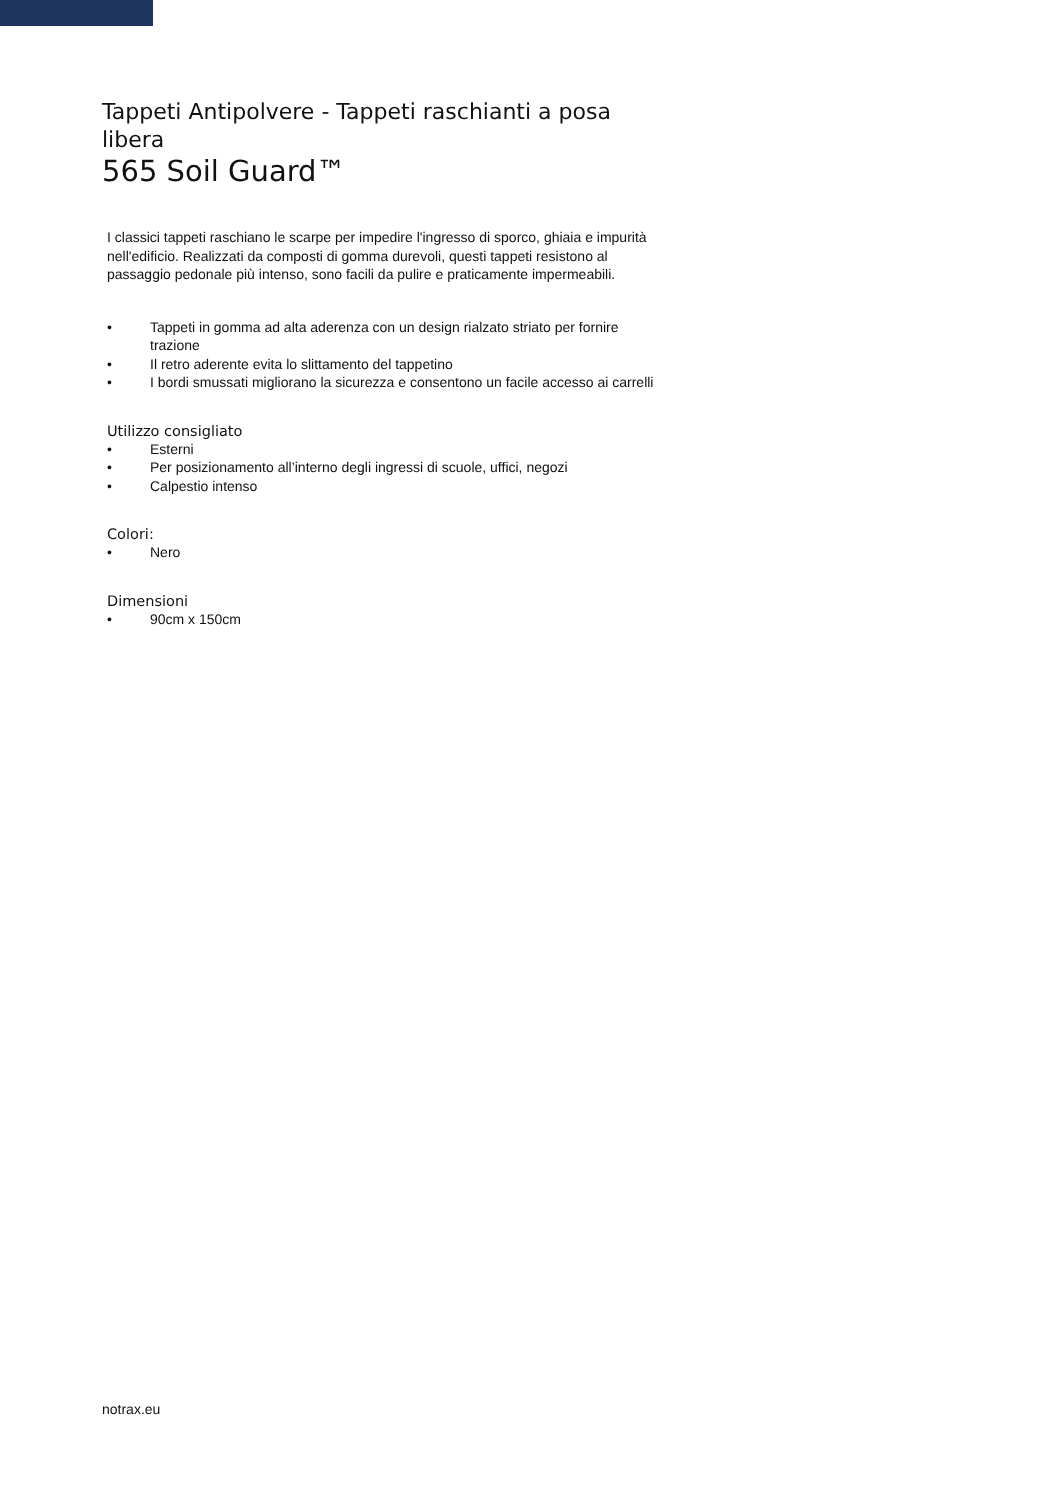Tappeti Antipolvere - Tappeti raschianti a posa libera
565 Soil Guard™
I classici tappeti raschiano le scarpe per impedire l'ingresso di sporco, ghiaia e impurità nell'edificio. Realizzati da composti di gomma durevoli, questi tappeti resistono al passaggio pedonale più intenso, sono facili da pulire e praticamente impermeabili.
• Tappeti in gomma ad alta aderenza con un design rialzato striato per fornire trazione
• Il retro aderente evita lo slittamento del tappetino
• I bordi smussati migliorano la sicurezza e consentono un facile accesso ai carrelli
Utilizzo consigliato
• Esterni
• Per posizionamento all’interno degli ingressi di scuole, uffici, negozi
• Calpestio intenso
Colori:
• Nero
Dimensioni
• 90cm x 150cm
notrax.eu